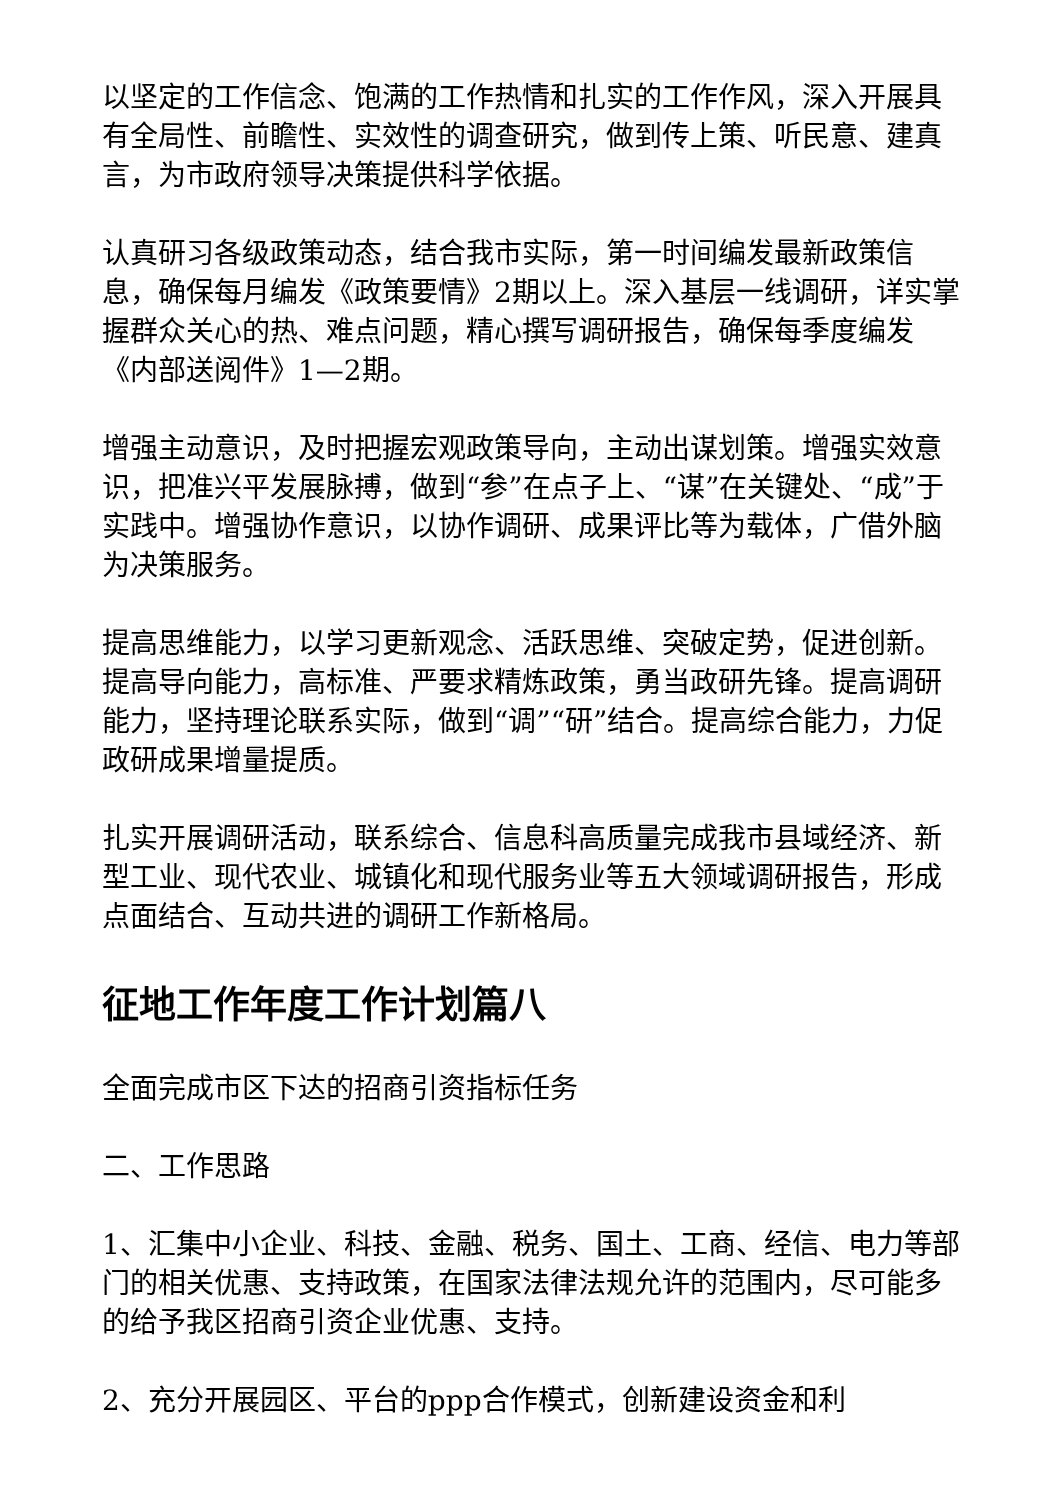以坚定的工作信念、饱满的工作热情和扎实的工作作风，深入开展具有全局性、前瞻性、实效性的调查研究，做到传上策、听民意、建真言，为市政府领导决策提供科学依据。
认真研习各级政策动态，结合我市实际，第一时间编发最新政策信息，确保每月编发《政策要情》2期以上。深入基层一线调研，详实掌握群众关心的热、难点问题，精心撰写调研报告，确保每季度编发《内部送阅件》1—2期。
增强主动意识，及时把握宏观政策导向，主动出谋划策。增强实效意识，把准兴平发展脉搏，做到“参”在点子上、“谋”在关键处、“成”于实践中。增强协作意识，以协作调研、成果评比等为载体，广借外脑为决策服务。
提高思维能力，以学习更新观念、活跃思维、突破定势，促进创新。提高导向能力，高标准、严要求精炼政策，勇当政研先锋。提高调研能力，坚持理论联系实际，做到“调”“研”结合。提高综合能力，力促政研成果增量提质。
扎实开展调研活动，联系综合、信息科高质量完成我市县域经济、新型工业、现代农业、城镇化和现代服务业等五大领域调研报告，形成点面结合、互动共进的调研工作新格局。
征地工作年度工作计划篇八
全面完成市区下达的招商引资指标任务
二、工作思路
1、汇集中小企业、科技、金融、税务、国土、工商、经信、电力等部门的相关优惠、支持政策，在国家法律法规允许的范围内，尽可能多的给予我区招商引资企业优惠、支持。
2、充分开展园区、平台的ppp合作模式，创新建设资金和利